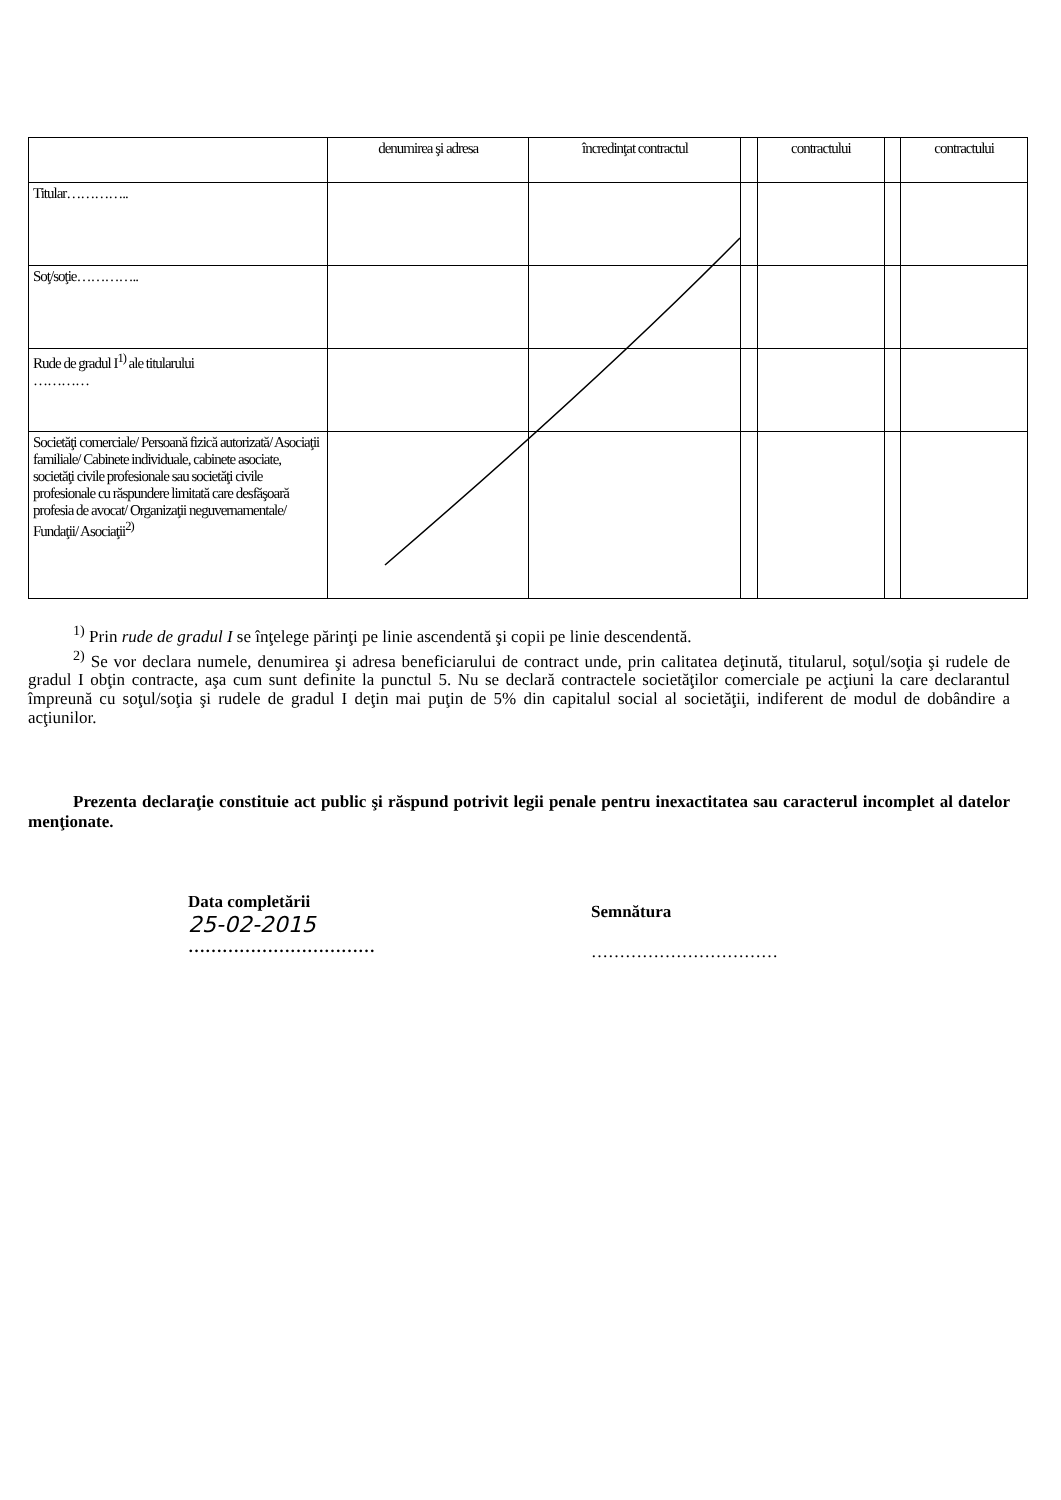| | denumirea şi adresa | încredinţat contractul | | contractului | | contractului |
| --- | --- | --- | --- | --- | --- | --- |
| Titular………….. | | | | | | |
| Soţ/soţie………….. | | | | | | |
| Rude de gradul I<sup>1)</sup> ale titularului ………… | | | | | | |
| Societăţi comerciale/ Persoană fizică autorizată/ Asociaţii familiale/ Cabinete individuale, cabinete asociate, societăţi civile profesionale sau societăţi civile profesionale cu răspundere limitată care desfăşoară profesia de avocat/ Organizaţii neguvernamentale/ Fundaţii/ Asociaţii<sup>2)</sup> | | | | | | |
<sup>1)</sup> Prin rude de gradul I se înţelege părinţi pe linie ascendentă şi copii pe linie descendentă.
<sup>2)</sup> Se vor declara numele, denumirea şi adresa beneficiarului de contract unde, prin calitatea deţinută, titularul, soţul/soţia şi rudele de gradul I obţin contracte, aşa cum sunt definite la punctul 5. Nu se declară contractele societăţilor comerciale pe acţiuni la care declarantul împreună cu soţul/soţia şi rudele de gradul I deţin mai puţin de 5% din capitalul social al societăţii, indiferent de modul de dobândire a acţiunilor.
Prezenta declaraţie constituie act public şi răspund potrivit legii penale pentru inexactitatea sau caracterul incomplet al datelor menţionate.
Data completării
25-02-2015
……………………………
Semnătura
……………………………